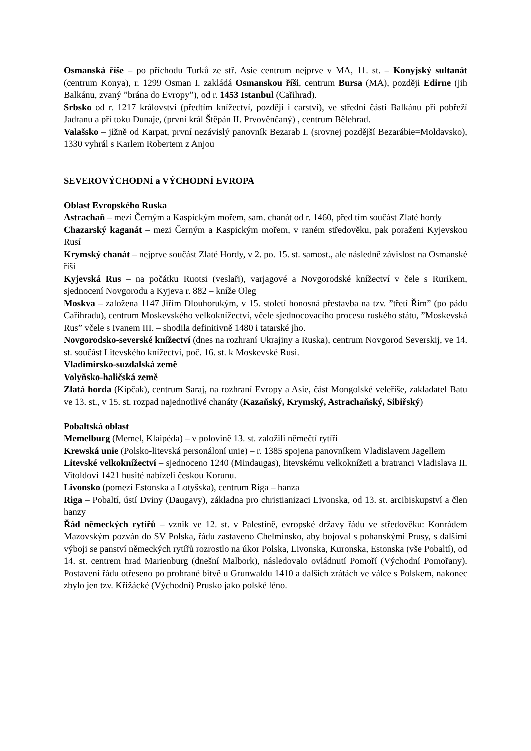Osmanská říše – po příchodu Turků ze stř. Asie centrum nejprve v MA, 11. st. – Konyjský sultanát (centrum Konya), r. 1299 Osman I. zakládá Osmanskou říši, centrum Bursa (MA), později Edirne (jih Balkánu, zvaný ”brána do Evropy”), od r. 1453 Istanbul (Cařihrad).
Srbsko od r. 1217 království (předtím knížectví, později i carství), ve střední části Balkánu při pobřeží Jadranu a při toku Dunaje, (první král Štěpán II. Prvověnčaný) , centrum Bělehrad.
Valašsko – jižně od Karpat, první nezávislý panovník Bezarab I. (srovnej pozdější Bezarábie=Moldavsko), 1330 vyhrál s Karlem Robertem z Anjou
SEVEROVÝCHODNÍ a VÝCHODNÍ EVROPA
Oblast Evropského Ruska
Astrachaň – mezi Černým a Kaspickým mořem, sam. chanát od r. 1460, před tím součást Zlaté hordy
Chazarský kaganát – mezi Černým a Kaspickým mořem, v raném středověku, pak poraženi Kyjevskou Rusí
Krymský chanát – nejprve součást Zlaté Hordy, v 2. po. 15. st. samost., ale následně závislost na Osmanské říši
Kyjevská Rus – na počátku Ruotsi (veslaři), varjagové a Novgorodské knížectví v čele s Rurikem, sjednocení Novgorodu a Kyjeva r. 882 – kníže Oleg
Moskva – založena 1147 Jiřím Dlouhorukým, v 15. století honosná přestavba na tzv. ”třetí Řím” (po pádu Cařihradu), centrum Moskevského velkoknížectví, včele sjednocovacího procesu ruského státu, ”Moskevská Rus” včele s Ivanem III. – shodila definitivně 1480 i tatarské jho.
Novgorodsko-severské knížectví (dnes na rozhraní Ukrajiny a Ruska), centrum Novgorod Severskij, ve 14. st. součást Litevského knížectví, poč. 16. st. k Moskevské Rusi.
Vladimirsko-suzdalská země
Volyňsko-haličská země
Zlatá horda (Kipčak), centrum Saraj, na rozhraní Evropy a Asie, část Mongolské veleříše, zakladatel Batu ve 13. st., v 15. st. rozpad najednotlivé chanáty (Kazaňský, Krymský, Astrachaňský, Sibiřský)
Pobaltská oblast
Memelburg (Memel, Klaipéda) – v polovině 13. st. založili němečtí rytíři
Krewská unie (Polsko-litevská personáloní unie) – r. 1385 spojena panovníkem Vladislavem Jagellem
Litevské velkoknížectví – sjednoceno 1240 (Mindaugas), litevskému velkoknížeti a bratranci Vladislava II. Vitoldovi 1421 husité nabízeli českou Korunu.
Livonsko (pomezí Estonska a Lotyšska), centrum Riga – hanza
Riga – Pobaltí, ústí Dviny (Daugavy), základna pro christianizaci Livonska, od 13. st. arcibiskupství a člen hanzy
Řád německých rytířů – vznik ve 12. st. v Palestině, evropské državy řádu ve středověku: Konrádem Mazovským pozván do SV Polska, řádu zastaveno Chelminsko, aby bojoval s pohanskými Prusy, s dalšími výboji se panství německých rytířů rozrostlo na úkor Polska, Livonska, Kuronska, Estonska (vše Pobaltí), od 14. st. centrem hrad Marienburg (dnešní Malbork), následovalo ovládnutí Pomoří (Východní Pomořany). Postavení řádu otřeseno po prohrané bitvě u Grunwaldu 1410 a dalších zrátách ve válce s Polskem, nakonec zbylo jen tzv. Křižácké (Východní) Prusko jako polské léno.